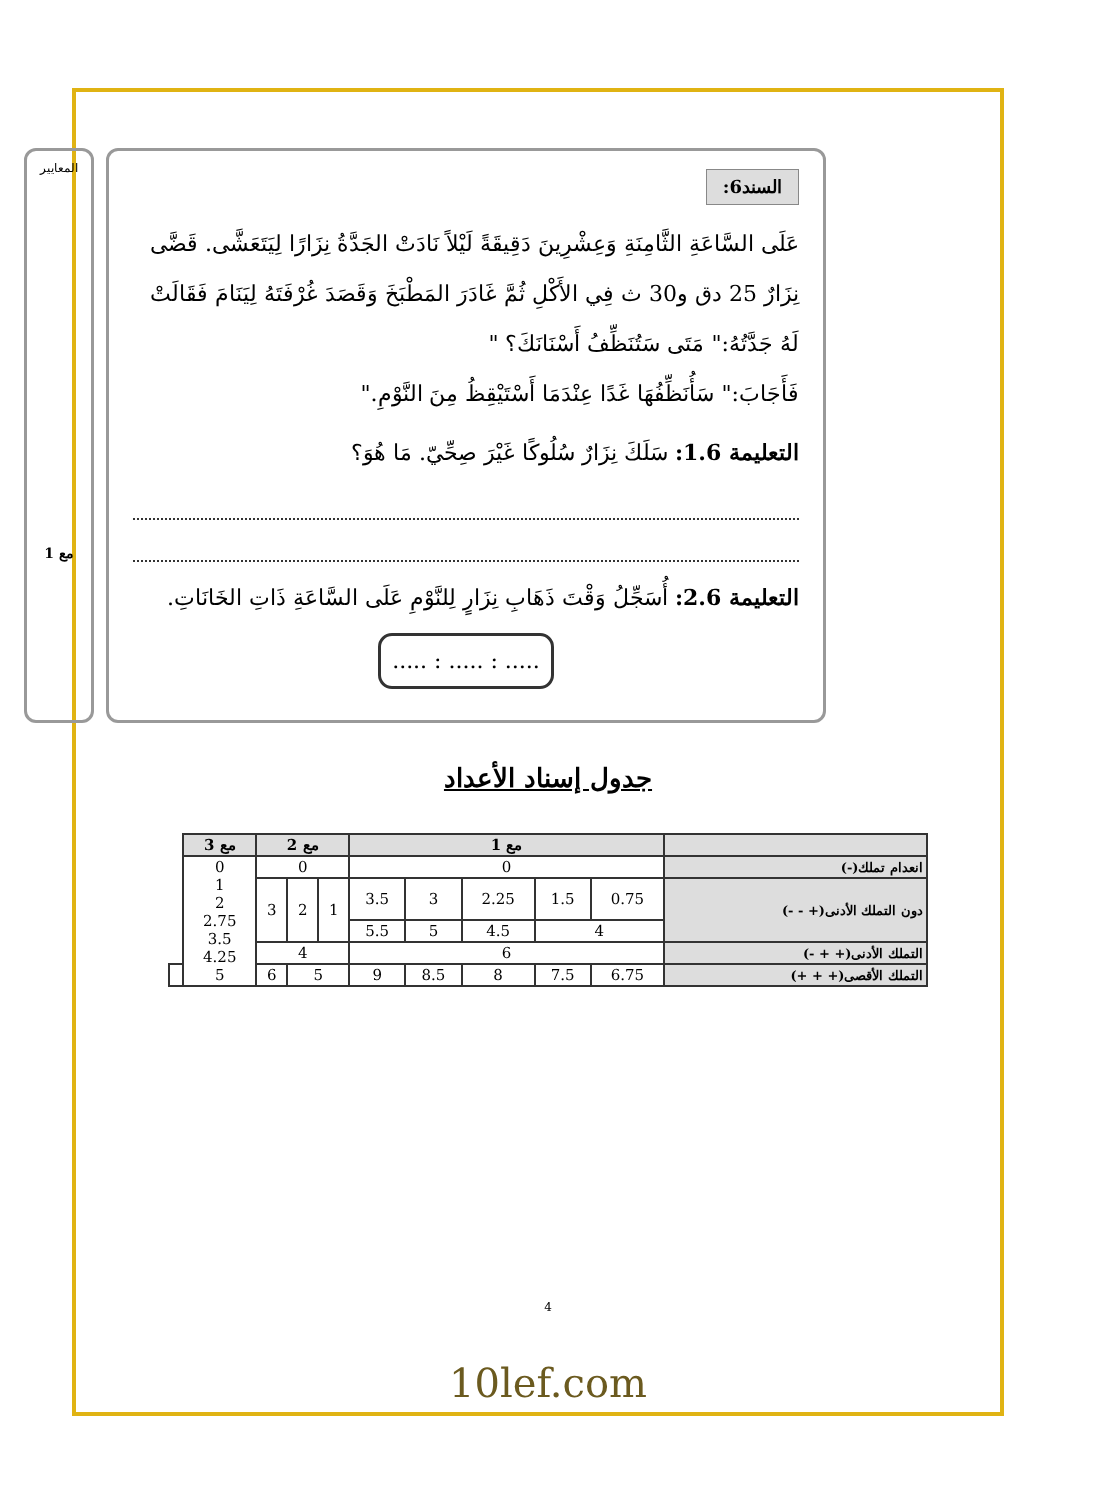السند6:
عَلَى السَّاعَةِ الثَّامِنَةِ وَعِشْرِينَ دَقِيقَةً لَيْلاً نَادَتْ الجَدَّةُ نِزَارًا لِيَتَعَشَّى. قَضَّى نِزَارٌ 25 دق و30 ث فِي الأَكْلِ ثُمَّ غَادَرَ المَطْبَخَ وَقَصَدَ غُرْفَتَهُ لِيَنَامَ فَقَالَتْ لَهُ جَدَّتُهُ:" مَتَى سَتُنَظِّفُ أَسْنَانَكَ؟ "
فَأَجَابَ:" سَأُنَظِّفُهَا غَدًا عِنْدَمَا أَسْتَيْقِظُ مِنَ النَّوْمِ."
التعليمة 1.6: سَلَكَ نِزَارٌ سُلُوكًا غَيْرَ صِحِّيّ. مَا هُوَ؟
التعليمة 2.6: أُسَجِّلُ وَقْتَ ذَهَابِ نِزَارٍ لِلنَّوْمِ عَلَى السَّاعَةِ ذَاتِ الخَانَاتِ.
..... : ..... : .....
المعايير
مع 1
جدول إسناد الأعداد
| | مع 1 | | | | | مع 2 | | | مع 3 | |
| --- | --- | --- | --- | --- | --- | --- | --- | --- | --- | --- |
| انعدام تملك(-) | 0 | | | | | 0 | | | 0 1 2 2.75 3.5 4.25 5 | |
| دون التملك الأدنى(+ - -) | 0.75 | 1.5 | 2.25 | 3 | 3.5 | 1 | 2 | 3 | | |
| | 4 | | 4.5 | 5 | 5.5 | | | | | |
| التملك الأدنى(+ + -) | 6 | | | | | 4 | | | | |
| التملك الأقصى(+ + +) | 6.75 | 7.5 | 8 | 8.5 | 9 | 5 | | 6 | | |
4
10lef.com